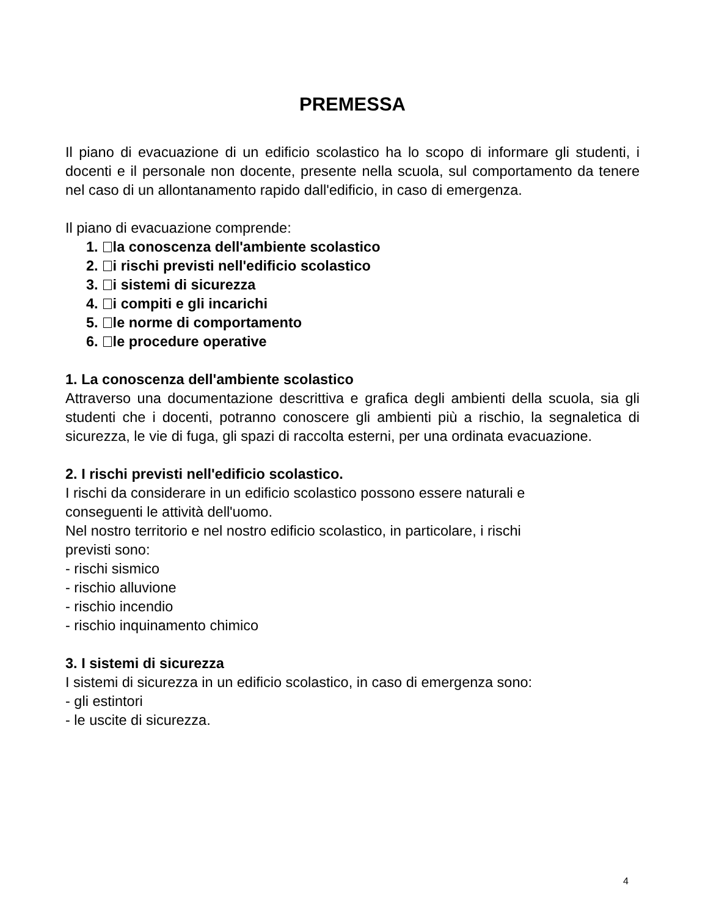PREMESSA
Il piano di evacuazione di un edificio scolastico ha lo scopo di informare gli studenti, i docenti e il personale non docente, presente nella scuola, sul comportamento da tenere nel caso di un allontanamento rapido dall'edificio, in caso di emergenza.
Il piano di evacuazione comprende:
1. la conoscenza dell'ambiente scolastico
2. i rischi previsti nell'edificio scolastico
3. i sistemi di sicurezza
4. i compiti e gli incarichi
5. le norme di comportamento
6. le procedure operative
1. La conoscenza dell'ambiente scolastico
Attraverso una documentazione descrittiva e grafica degli ambienti della scuola, sia gli studenti che i docenti, potranno conoscere gli ambienti più a rischio, la segnaletica di sicurezza, le vie di fuga, gli spazi di raccolta esterni, per una ordinata evacuazione.
2. I rischi previsti nell'edificio scolastico.
I rischi da considerare in un edificio scolastico possono essere naturali e
conseguenti le attività dell'uomo.
Nel nostro territorio e nel nostro edificio scolastico, in particolare, i rischi
previsti sono:
- rischi sismico
- rischio alluvione
- rischio incendio
- rischio inquinamento chimico
3. I sistemi di sicurezza
I sistemi di sicurezza in un edificio scolastico, in caso di emergenza sono:
- gli estintori
- le uscite di sicurezza.
4